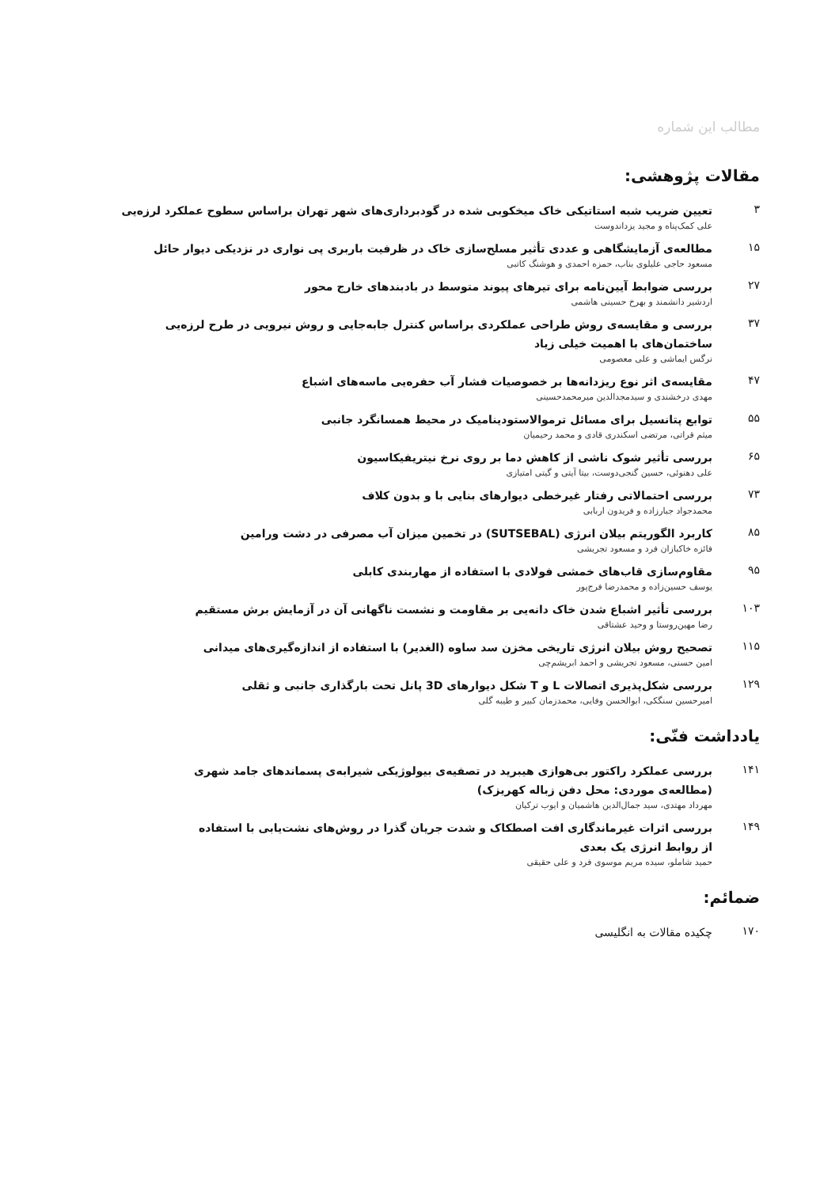مطالب این شماره
مقالات پژوهشی:
۳
تعیین ضریب شبه استاتیکی خاک میخکوبی شده در گودبرداری‌های شهر تهران براساس سطوح عملکرد لرزه‌یی
علی کمک‌پناه و مجید یزداندوست
۱۵
مطالعه‌ی آزمایشگاهی و عددی تأثیر مسلح‌سازی خاک در ظرفیت باربری پی نواری در نزدیکی دیوار حائل
مسعود حاجی علیلوی بناب، حمزه احمدی و هوشنگ کاتبی
۲۷
بررسی ضوابط آیین‌نامه برای تیرهای پیوند متوسط در بادبندهای خارج محور
اردشیر دانشمند و بهرخ حسینی هاشمی
۳۷
بررسی و مقایسه‌ی روش طراحی عملکردی براساس کنترل جابه‌جایی و روش نیرویی در طرح لرزه‌یی
ساختمان‌های با اهمیت خیلی زیاد
نرگس ایماشی و علی معصومی
۴۷
مقایسه‌ی اثر نوع ریزدانه‌ها بر خصوصیات فشار آب حفره‌یی ماسه‌های اشباع
مهدی درخشندی و سیدمجدالدین میرمحمدحسینی
۵۵
توابع پتانسیل برای مسائل ترموالاستودینامیک در محیط همسانگرد جانبی
میثم قراتی، مرتضی اسکندری قادی و محمد رحیمیان
۶۵
بررسی تأثیر شوک ناشی از کاهش دما بر روی نرخ نیتریفیکاسیون
علی دهنوئی، حسین گنجی‌دوست، بیتا آیتی و گیتی امتیازی
۷۳
بررسی احتمالاتی رفتار غیرخطی دیوارهای بنایی با و بدون کلاف
محمدجواد جبارزاده و فریدون اربابی
۸۵
کاربرد الگوریتم بیلان انرژی (SUTSEBAL) در تخمین میزان آب مصرفی در دشت ورامین
فائزه خاکبازان فرد و مسعود تجریشی
۹۵
مقاوم‌سازی قاب‌های خمشی فولادی با استفاده از مهاربندی کابلی
یوسف حسین‌زاده و محمدرضا فرج‌پور
۱۰۳
بررسی تأثیر اشباع شدن خاک دانه‌یی بر مقاومت و نشست ناگهانی آن در آزمایش برش مستقیم
رضا مهین‌روستا و وحید عشتاقی
۱۱۵
تصحیح روش بیلان انرژی تاریخی مخزن سد ساوه (الغدیر) با استفاده از اندازه‌گیری‌های میدانی
امین حسنی، مسعود تجریشی و احمد ابریشم‌چی
۱۲۹
بررسی شکل‌پذیری اتصالات L و T شکل دیوارهای 3D پانل تحت بارگذاری جانبی و ثقلی
امیرحسین سنگکی، ابوالحسن وفایی، محمدزمان کبیر و طیبه گلی
یادداشت فنّی:
۱۴۱
بررسی عملکرد راکتور بی‌هوازی هیبرید در تصفیه‌ی بیولوژیکی شیرابه‌ی پسماندهای جامد شهری
(مطالعه‌ی موردی: محل دفن زباله کهریزک)
مهرداد مهتدی، سید جمال‌الدین هاشمیان و ایوب ترکیان
۱۴۹
بررسی اثرات غیرماندگاری افت اصطکاک و شدت جریان گذرا در روش‌های نشت‌یابی با استفاده
از روابط انرژی یک بعدی
حمید شاملو، سیده مریم موسوی فرد و علی حقیقی
ضمائم:
۱۷۰
چکیده مقالات به انگلیسی